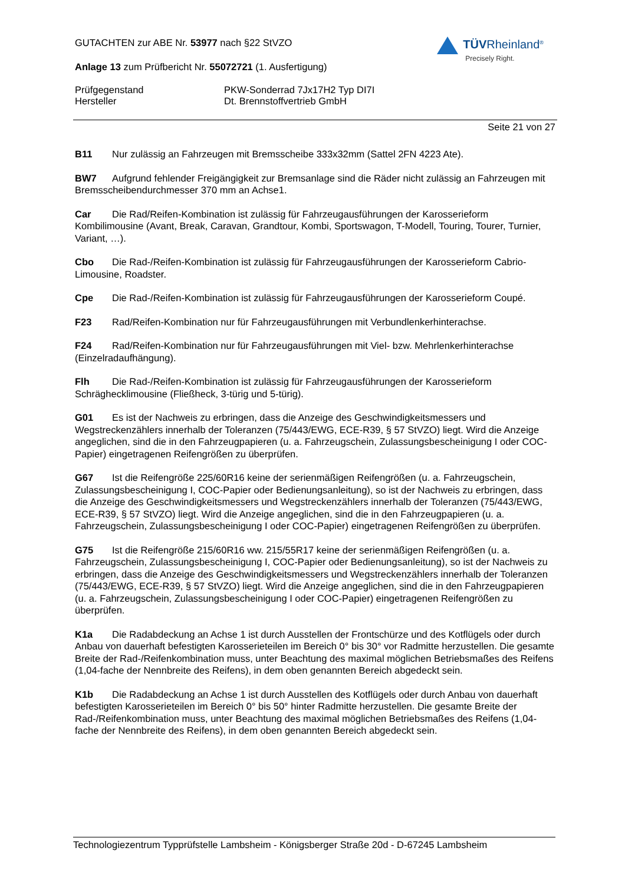GUTACHTEN zur ABE Nr. 53977 nach §22 StVZO
Anlage 13 zum Prüfbericht Nr. 55072721 (1. Ausfertigung)
TÜVRheinland<sup>®</sup>
Precisely Right.
Prüfgegenstand PKW-Sonderrad 7Jx17H2 Typ DI7I
Hersteller Dt. Brennstoffvertrieb GmbH
Seite 21 von 27
B11 Nur zulässig an Fahrzeugen mit Bremsscheibe 333x32mm (Sattel 2FN 4223 Ate).
BW7 Aufgrund fehlender Freigängigkeit zur Bremsanlage sind die Räder nicht zulässig an Fahrzeugen mit Bremsscheibendurchmesser 370 mm an Achse1.
Car Die Rad/Reifen-Kombination ist zulässig für Fahrzeugausführungen der Karosserieform Kombilimousine (Avant, Break, Caravan, Grandtour, Kombi, Sportswagon, T-Modell, Touring, Tourer, Turnier, Variant, …).
Cbo Die Rad-/Reifen-Kombination ist zulässig für Fahrzeugausführungen der Karosserieform Cabrio-Limousine, Roadster.
Cpe Die Rad-/Reifen-Kombination ist zulässig für Fahrzeugausführungen der Karosserieform Coupé.
F23 Rad/Reifen-Kombination nur für Fahrzeugausführungen mit Verbundlenkerhinterachse.
F24 Rad/Reifen-Kombination nur für Fahrzeugausführungen mit Viel- bzw. Mehrlenkerhinterachse (Einzelradaufhängung).
Flh Die Rad-/Reifen-Kombination ist zulässig für Fahrzeugausführungen der Karosserieform Schräghecklimousine (Fließheck, 3-türig und 5-türig).
G01 Es ist der Nachweis zu erbringen, dass die Anzeige des Geschwindigkeitsmessers und Wegstreckenzählers innerhalb der Toleranzen (75/443/EWG, ECE-R39, § 57 StVZO) liegt. Wird die Anzeige angeglichen, sind die in den Fahrzeugpapieren (u. a. Fahrzeugschein, Zulassungsbescheinigung I oder COC-Papier) eingetragenen Reifengrößen zu überprüfen.
G67 Ist die Reifengröße 225/60R16 keine der serienmäßigen Reifengrößen (u. a. Fahrzeugschein, Zulassungsbescheinigung I, COC-Papier oder Bedienungsanleitung), so ist der Nachweis zu erbringen, dass die Anzeige des Geschwindigkeitsmessers und Wegstreckenzählers innerhalb der Toleranzen (75/443/EWG, ECE-R39, § 57 StVZO) liegt. Wird die Anzeige angeglichen, sind die in den Fahrzeugpapieren (u. a. Fahrzeugschein, Zulassungsbescheinigung I oder COC-Papier) eingetragenen Reifengrößen zu überprüfen.
G75 Ist die Reifengröße 215/60R16 ww. 215/55R17 keine der serienmäßigen Reifengrößen (u. a. Fahrzeugschein, Zulassungsbescheinigung I, COC-Papier oder Bedienungsanleitung), so ist der Nachweis zu erbringen, dass die Anzeige des Geschwindigkeitsmessers und Wegstreckenzählers innerhalb der Toleranzen (75/443/EWG, ECE-R39, § 57 StVZO) liegt. Wird die Anzeige angeglichen, sind die in den Fahrzeugpapieren (u. a. Fahrzeugschein, Zulassungsbescheinigung I oder COC-Papier) eingetragenen Reifengrößen zu überprüfen.
K1a Die Radabdeckung an Achse 1 ist durch Ausstellen der Frontschürze und des Kotflügels oder durch Anbau von dauerhaft befestigten Karosserieteilen im Bereich 0° bis 30° vor Radmitte herzustellen. Die gesamte Breite der Rad-/Reifenkombination muss, unter Beachtung des maximal möglichen Betriebsmaßes des Reifens (1,04-fache der Nennbreite des Reifens), in dem oben genannten Bereich abgedeckt sein.
K1b Die Radabdeckung an Achse 1 ist durch Ausstellen des Kotflügels oder durch Anbau von dauerhaft befestigten Karosserieteilen im Bereich 0° bis 50° hinter Radmitte herzustellen. Die gesamte Breite der Rad-/Reifenkombination muss, unter Beachtung des maximal möglichen Betriebsmaßes des Reifens (1,04-fache der Nennbreite des Reifens), in dem oben genannten Bereich abgedeckt sein.
Technologiezentrum Typprüfstelle Lambsheim - Königsberger Straße 20d - D-67245 Lambsheim